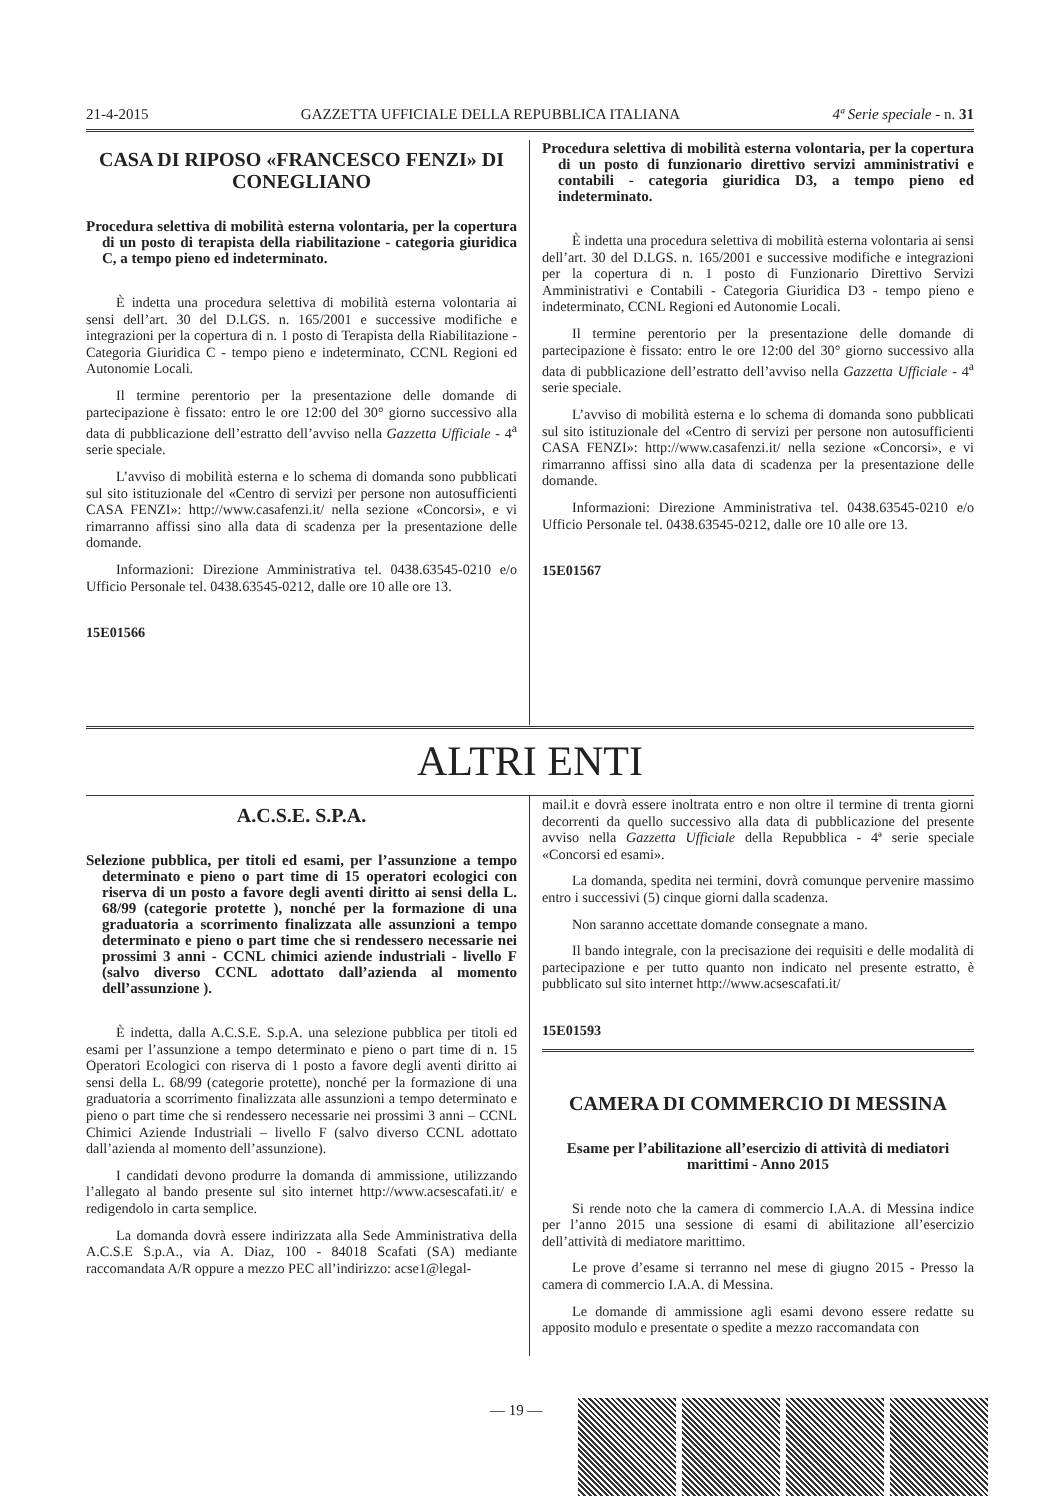21-4-2015 GAZZETTA UFFICIALE DELLA REPUBBLICA ITALIANA 4ª Serie speciale - n. 31
CASA DI RIPOSO «FRANCESCO FENZI» DI CONEGLIANO
Procedura selettiva di mobilità esterna volontaria, per la copertura di un posto di terapista della riabilitazione - categoria giuridica C, a tempo pieno ed indeterminato.
È indetta una procedura selettiva di mobilità esterna volontaria ai sensi dell’art. 30 del D.LGS. n. 165/2001 e successive modifiche e integrazioni per la copertura di n. 1 posto di Terapista della Riabilitazione - Categoria Giuridica C - tempo pieno e indeterminato, CCNL Regioni ed Autonomie Locali.
Il termine perentorio per la presentazione delle domande di partecipazione è fissato: entro le ore 12:00 del 30° giorno successivo alla data di pubblicazione dell’estratto dell’avviso nella Gazzetta Ufficiale - 4<sup>a</sup> serie speciale.
L’avviso di mobilità esterna e lo schema di domanda sono pubblicati sul sito istituzionale del «Centro di servizi per persone non autosufficienti CASA FENZI»: http://www.casafenzi.it/ nella sezione «Concorsi», e vi rimarranno affissi sino alla data di scadenza per la presentazione delle domande.
Informazioni: Direzione Amministrativa tel. 0438.63545-0210 e/o Ufficio Personale tel. 0438.63545-0212, dalle ore 10 alle ore 13.
15E01566
Procedura selettiva di mobilità esterna volontaria, per la copertura di un posto di funzionario direttivo servizi amministrativi e contabili - categoria giuridica D3, a tempo pieno ed indeterminato.
È indetta una procedura selettiva di mobilità esterna volontaria ai sensi dell’art. 30 del D.LGS. n. 165/2001 e successive modifiche e integrazioni per la copertura di n. 1 posto di Funzionario Direttivo Servizi Amministrativi e Contabili - Categoria Giuridica D3 - tempo pieno e indeterminato, CCNL Regioni ed Autonomie Locali.
Il termine perentorio per la presentazione delle domande di partecipazione è fissato: entro le ore 12:00 del 30° giorno successivo alla data di pubblicazione dell’estratto dell’avviso nella Gazzetta Ufficiale - 4<sup>a</sup> serie speciale.
L’avviso di mobilità esterna e lo schema di domanda sono pubblicati sul sito istituzionale del «Centro di servizi per persone non autosufficienti CASA FENZI»: http://www.casafenzi.it/ nella sezione «Concorsi», e vi rimarranno affissi sino alla data di scadenza per la presentazione delle domande.
Informazioni: Direzione Amministrativa tel. 0438.63545-0210 e/o Ufficio Personale tel. 0438.63545-0212, dalle ore 10 alle ore 13.
15E01567
ALTRI ENTI
A.C.S.E. S.P.A.
Selezione pubblica, per titoli ed esami, per l’assunzione a tempo determinato e pieno o part time di 15 operatori ecologici con riserva di un posto a favore degli aventi diritto ai sensi della L. 68/99 (categorie protette ), nonché per la formazione di una graduatoria a scorrimento finalizzata alle assunzioni a tempo determinato e pieno o part time che si rendessero necessarie nei prossimi 3 anni - CCNL chimici aziende industriali - livello F (salvo diverso CCNL adottato dall’azienda al momento dell’assunzione ).
È indetta, dalla A.C.S.E. S.p.A. una selezione pubblica per titoli ed esami per l’assunzione a tempo determinato e pieno o part time di n. 15 Operatori Ecologici con riserva di 1 posto a favore degli aventi diritto ai sensi della L. 68/99 (categorie protette), nonché per la formazione di una graduatoria a scorrimento finalizzata alle assunzioni a tempo determinato e pieno o part time che si rendessero necessarie nei prossimi 3 anni – CCNL Chimici Aziende Industriali – livello F (salvo diverso CCNL adottato dall’azienda al momento dell’assunzione).
I candidati devono produrre la domanda di ammissione, utilizzando l’allegato al bando presente sul sito internet http://www.acsescafati.it/ e redigendolo in carta semplice.
La domanda dovrà essere indirizzata alla Sede Amministrativa della A.C.S.E S.p.A., via A. Diaz, 100 - 84018 Scafati (SA) mediante raccomandata A/R oppure a mezzo PEC all’indirizzo: acse1@legal-
mail.it e dovrà essere inoltrata entro e non oltre il termine di trenta giorni decorrenti da quello successivo alla data di pubblicazione del presente avviso nella Gazzetta Ufficiale della Repubblica - 4ª serie speciale «Concorsi ed esami».
La domanda, spedita nei termini, dovrà comunque pervenire massimo entro i successivi (5) cinque giorni dalla scadenza.
Non saranno accettate domande consegnate a mano.
Il bando integrale, con la precisazione dei requisiti e delle modalità di partecipazione e per tutto quanto non indicato nel presente estratto, è pubblicato sul sito internet http://www.acsescafati.it/
15E01593
CAMERA DI COMMERCIO DI MESSINA
Esame per l’abilitazione all’esercizio di attività di mediatori marittimi - Anno 2015
Si rende noto che la camera di commercio I.A.A. di Messina indice per l’anno 2015 una sessione di esami di abilitazione all’esercizio dell’attività di mediatore marittimo.
Le prove d’esame si terranno nel mese di giugno 2015 - Presso la camera di commercio I.A.A. di Messina.
Le domande di ammissione agli esami devono essere redatte su apposito modulo e presentate o spedite a mezzo raccomandata con
— 19 —